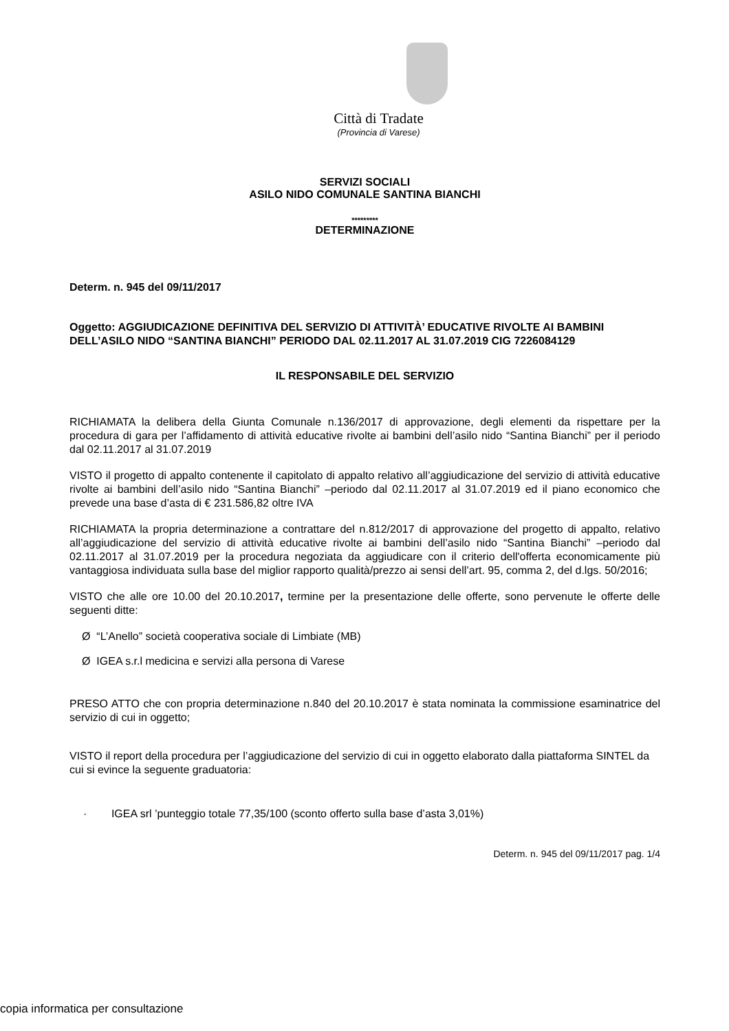Città di Tradate
(Provincia di Varese)
SERVIZI SOCIALI
ASILO NIDO COMUNALE SANTINA BIANCHI
*********
DETERMINAZIONE
Determ. n. 945 del 09/11/2017
Oggetto: AGGIUDICAZIONE DEFINITIVA DEL SERVIZIO DI ATTIVITÀ’ EDUCATIVE RIVOLTE AI BAMBINI DELL’ASILO NIDO “SANTINA BIANCHI” PERIODO DAL 02.11.2017 AL 31.07.2019 CIG 7226084129
IL RESPONSABILE DEL SERVIZIO
RICHIAMATA la delibera della Giunta Comunale n.136/2017 di approvazione, degli elementi da rispettare per la procedura di gara per l’affidamento di attività educative rivolte ai bambini dell’asilo nido “Santina Bianchi” per il periodo dal 02.11.2017 al 31.07.2019
VISTO il progetto di appalto contenente il capitolato di appalto relativo all’aggiudicazione del servizio di attività educative rivolte ai bambini dell’asilo nido “Santina Bianchi” –periodo dal 02.11.2017 al 31.07.2019 ed il piano economico che prevede una base d’asta di € 231.586,82 oltre IVA
RICHIAMATA la propria determinazione a contrattare del n.812/2017 di approvazione del progetto di appalto, relativo all’aggiudicazione del servizio di attività educative rivolte ai bambini dell’asilo nido “Santina Bianchi” –periodo dal 02.11.2017 al 31.07.2019 per la procedura negoziata da aggiudicare con il criterio dell'offerta economicamente più vantaggiosa individuata sulla base del miglior rapporto qualità/prezzo ai sensi dell’art. 95, comma 2, del d.lgs. 50/2016;
VISTO che alle ore 10.00 del 20.10.2017, termine per la presentazione delle offerte, sono pervenute le offerte delle seguenti ditte:
Ø “L’Anello” società cooperativa sociale di Limbiate (MB)
Ø IGEA s.r.l medicina e servizi alla persona di Varese
PRESO ATTO che con propria determinazione n.840 del 20.10.2017 è stata nominata la commissione esaminatrice del servizio di cui in oggetto;
VISTO il report della procedura per l’aggiudicazione del servizio di cui in oggetto elaborato dalla piattaforma SINTEL da cui si evince la seguente graduatoria:
· IGEA srl ’punteggio totale 77,35/100 (sconto offerto sulla base d’asta 3,01%)
Determ. n. 945 del 09/11/2017 pag. 1/4
copia informatica per consultazione